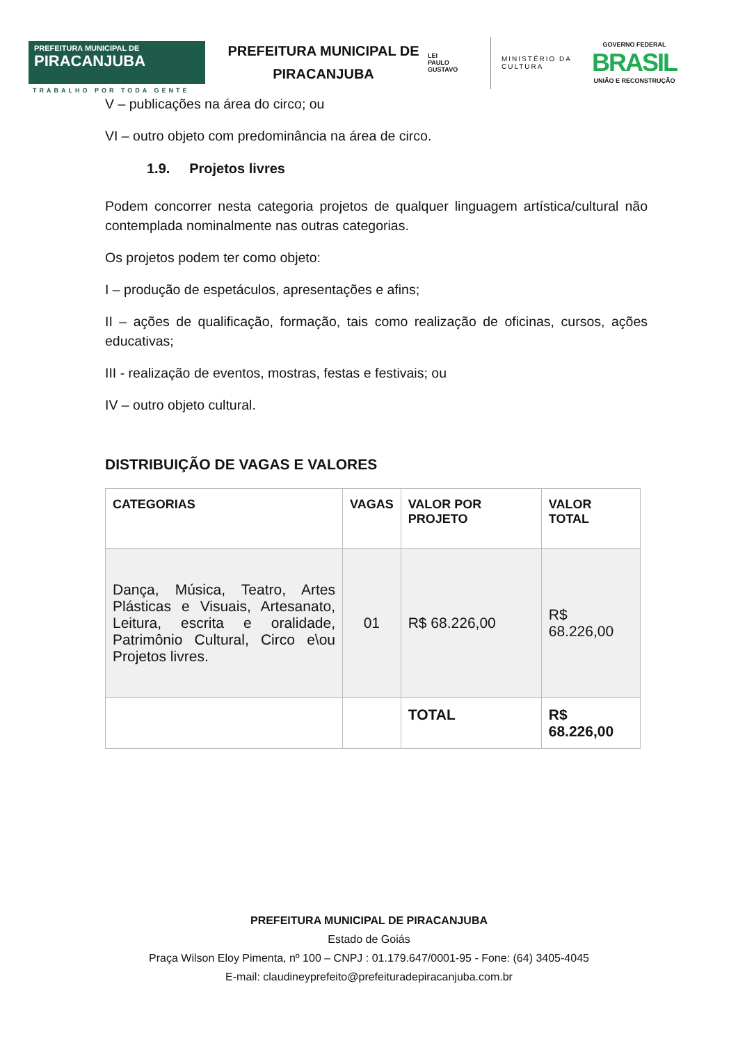PREFEITURA MUNICIPAL DE
PIRACANJUBA
TRABALHO POR TODA GENTE
PREFEITURA MUNICIPAL DE PIRACANJUBA
LEI
PAULO
GUSTAVO
MINISTÉRIO DA
CULTURA
GOVERNO FEDERAL
BRASIL
UNIÃO E RECONSTRUÇÃO
V – publicações na área do circo; ou
VI – outro objeto com predominância na área de circo.
1.9. Projetos livres
Podem concorrer nesta categoria projetos de qualquer linguagem artística/cultural não contemplada nominalmente nas outras categorias.
Os projetos podem ter como objeto:
I – produção de espetáculos, apresentações e afins;
II – ações de qualificação, formação, tais como realização de oficinas, cursos, ações educativas;
III - realização de eventos, mostras, festas e festivais; ou
IV – outro objeto cultural.
DISTRIBUIÇÃO DE VAGAS E VALORES
| CATEGORIAS | VAGAS | VALOR POR PROJETO | VALOR TOTAL |
| --- | --- | --- | --- |
| Dança, Música, Teatro, Artes Plásticas e Visuais, Artesanato, Leitura, escrita e oralidade, Patrimônio Cultural, Circo e\ou Projetos livres. | 01 | R$ 68.226,00 | R$ 68.226,00 |
| | | TOTAL | R$ 68.226,00 |
PREFEITURA MUNICIPAL DE PIRACANJUBA
Estado de Goiás
Praça Wilson Eloy Pimenta, nº 100 – CNPJ : 01.179.647/0001-95 - Fone: (64) 3405-4045
E-mail: claudineyprefeito@prefeituradepiracanjuba.com.br